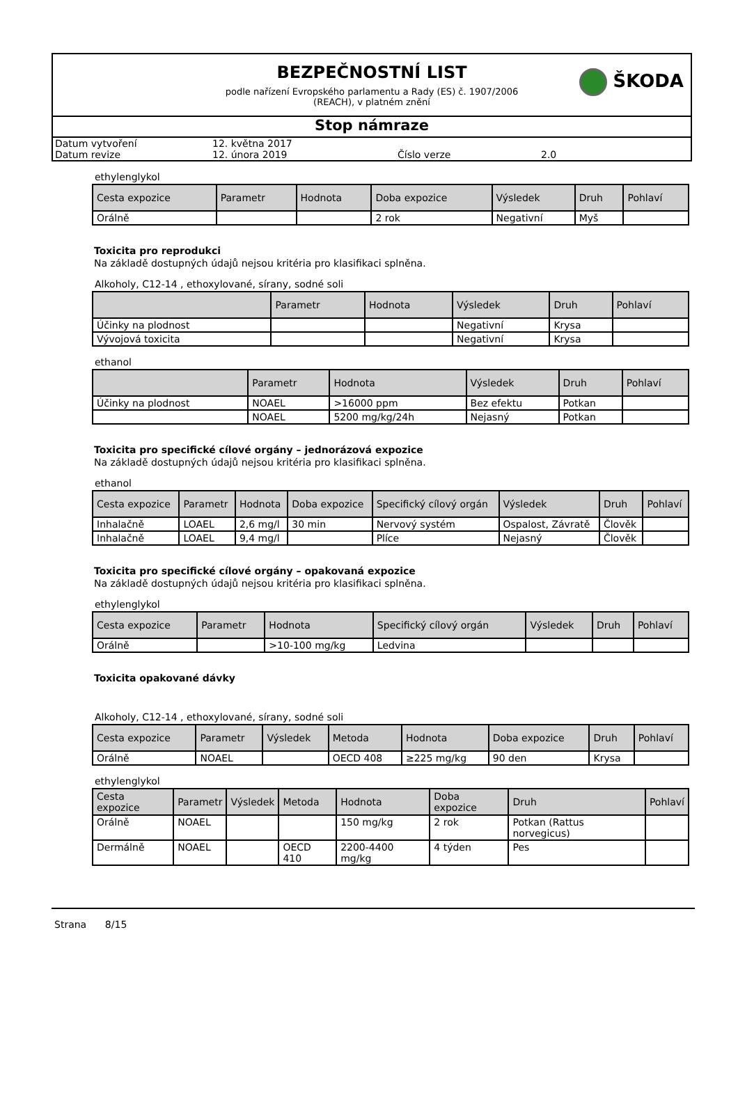BEZPEČNOSTNÍ LIST
podle nařízení Evropského parlamentu a Rady (ES) č. 1907/2006
(REACH), v platném znění
ŠKODA
Stop námraze
| Datum vytvoření | 12. května 2017 | | |
| Datum revize | 12. února 2019 | Číslo verze | 2.0 |
ethylenglykol
| Cesta expozice | Parametr | Hodnota | Doba expozice | Výsledek | Druh | Pohlaví |
| --- | --- | --- | --- | --- | --- | --- |
| Orálně | | | 2 rok | Negativní | Myš | |
Toxicita pro reprodukci
Na základě dostupných údajů nejsou kritéria pro klasifikaci splněna.
Alkoholy, C12-14 , ethoxylované, sírany, sodné soli
| | Parametr | Hodnota | Výsledek | Druh | Pohlaví |
| --- | --- | --- | --- | --- | --- |
| Účinky na plodnost | | | Negativní | Krysa | |
| Vývojová toxicita | | | Negativní | Krysa | |
ethanol
| | Parametr | Hodnota | Výsledek | Druh | Pohlaví |
| --- | --- | --- | --- | --- | --- |
| Účinky na plodnost | NOAEL | >16000 ppm | Bez efektu | Potkan | |
| | NOAEL | 5200 mg/kg/24h | Nejasný | Potkan | |
Toxicita pro specifické cílové orgány – jednorázová expozice
Na základě dostupných údajů nejsou kritéria pro klasifikaci splněna.
ethanol
| Cesta expozice | Parametr | Hodnota | Doba expozice | Specifický cílový orgán | Výsledek | Druh | Pohlaví |
| --- | --- | --- | --- | --- | --- | --- | --- |
| Inhalačně | LOAEL | 2,6 mg/l | 30 min | Nervový systém | Ospalost, Závratě | Člověk | |
| Inhalačně | LOAEL | 9,4 mg/l | | Plíce | Nejasný | Člověk | |
Toxicita pro specifické cílové orgány – opakovaná expozice
Na základě dostupných údajů nejsou kritéria pro klasifikaci splněna.
ethylenglykol
| Cesta expozice | Parametr | Hodnota | Specifický cílový orgán | Výsledek | Druh | Pohlaví |
| --- | --- | --- | --- | --- | --- | --- |
| Orálně | | >10-100 mg/kg | Ledvina | | | |
Toxicita opakované dávky
Alkoholy, C12-14 , ethoxylované, sírany, sodné soli
| Cesta expozice | Parametr | Výsledek | Metoda | Hodnota | Doba expozice | Druh | Pohlaví |
| --- | --- | --- | --- | --- | --- | --- | --- |
| Orálně | NOAEL | | OECD 408 | ≥225 mg/kg | 90 den | Krysa | |
ethylenglykol
| Cesta expozice | Parametr | Výsledek | Metoda | Hodnota | Doba expozice | Druh | Pohlaví |
| --- | --- | --- | --- | --- | --- | --- | --- |
| Orálně | NOAEL | | | 150 mg/kg | 2 rok | Potkan (Rattus norvegicus) | |
| Dermálně | NOAEL | | OECD 410 | 2200-4400 mg/kg | 4 týden | Pes | |
Strana 8/15